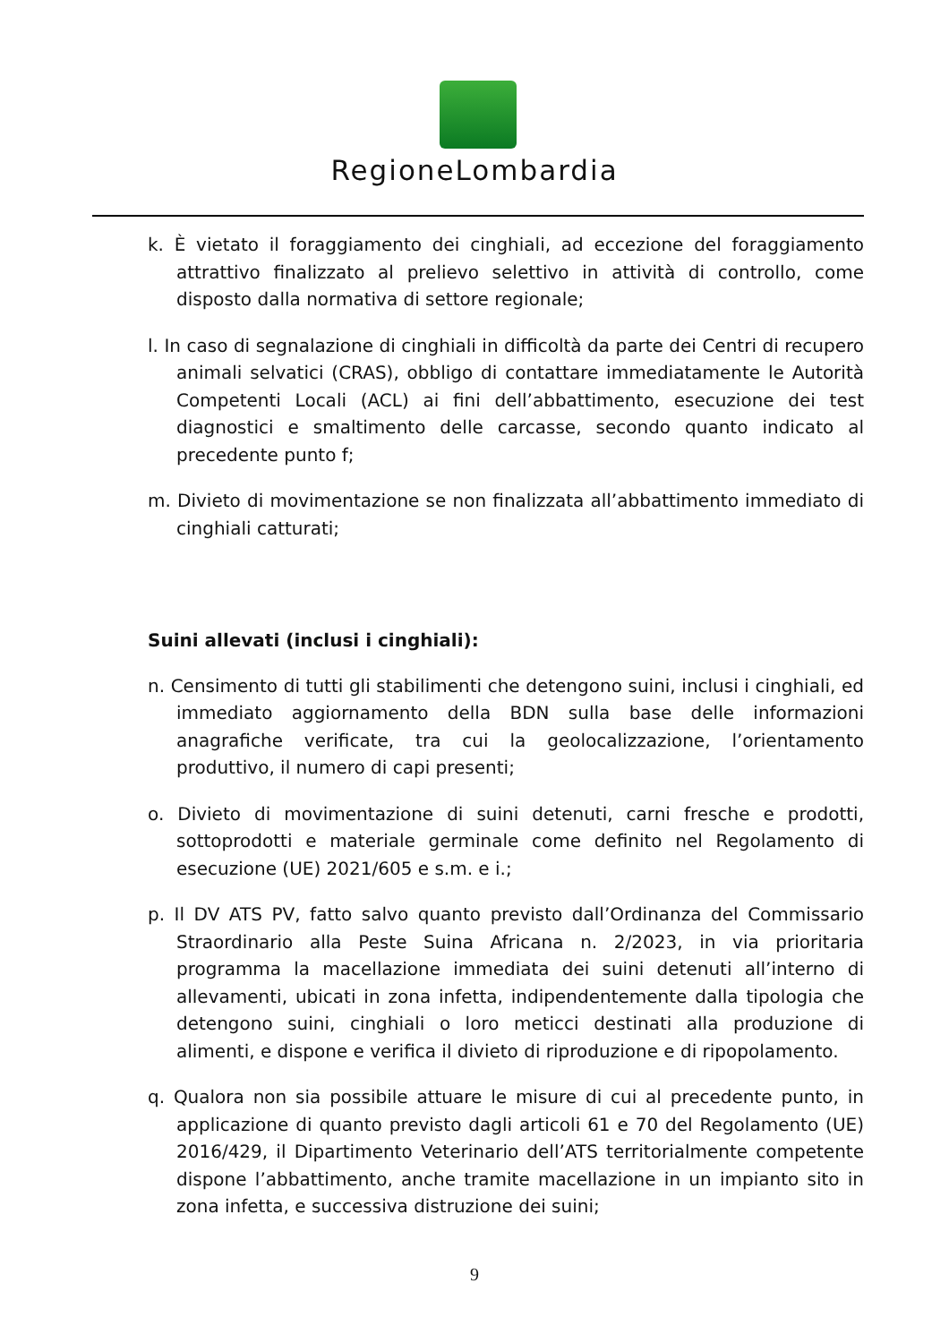RegioneLombardia
k. È vietato il foraggiamento dei cinghiali, ad eccezione del foraggiamento attrattivo finalizzato al prelievo selettivo in attività di controllo, come disposto dalla normativa di settore regionale;
l. In caso di segnalazione di cinghiali in difficoltà da parte dei Centri di recupero animali selvatici (CRAS), obbligo di contattare immediatamente le Autorità Competenti Locali (ACL) ai fini dell’abbattimento, esecuzione dei test diagnostici e smaltimento delle carcasse, secondo quanto indicato al precedente punto f;
m. Divieto di movimentazione se non finalizzata all’abbattimento immediato di cinghiali catturati;
Suini allevati (inclusi i cinghiali):
n. Censimento di tutti gli stabilimenti che detengono suini, inclusi i cinghiali, ed immediato aggiornamento della BDN sulla base delle informazioni anagrafiche verificate, tra cui la geolocalizzazione, l’orientamento produttivo, il numero di capi presenti;
o. Divieto di movimentazione di suini detenuti, carni fresche e prodotti, sottoprodotti e materiale germinale come definito nel Regolamento di esecuzione (UE) 2021/605 e s.m. e i.;
p. Il DV ATS PV, fatto salvo quanto previsto dall’Ordinanza del Commissario Straordinario alla Peste Suina Africana n. 2/2023, in via prioritaria programma la macellazione immediata dei suini detenuti all’interno di allevamenti, ubicati in zona infetta, indipendentemente dalla tipologia che detengono suini, cinghiali o loro meticci destinati alla produzione di alimenti, e dispone e verifica il divieto di riproduzione e di ripopolamento.
q. Qualora non sia possibile attuare le misure di cui al precedente punto, in applicazione di quanto previsto dagli articoli 61 e 70 del Regolamento (UE) 2016/429, il Dipartimento Veterinario dell’ATS territorialmente competente dispone l’abbattimento, anche tramite macellazione in un impianto sito in zona infetta, e successiva distruzione dei suini;
9